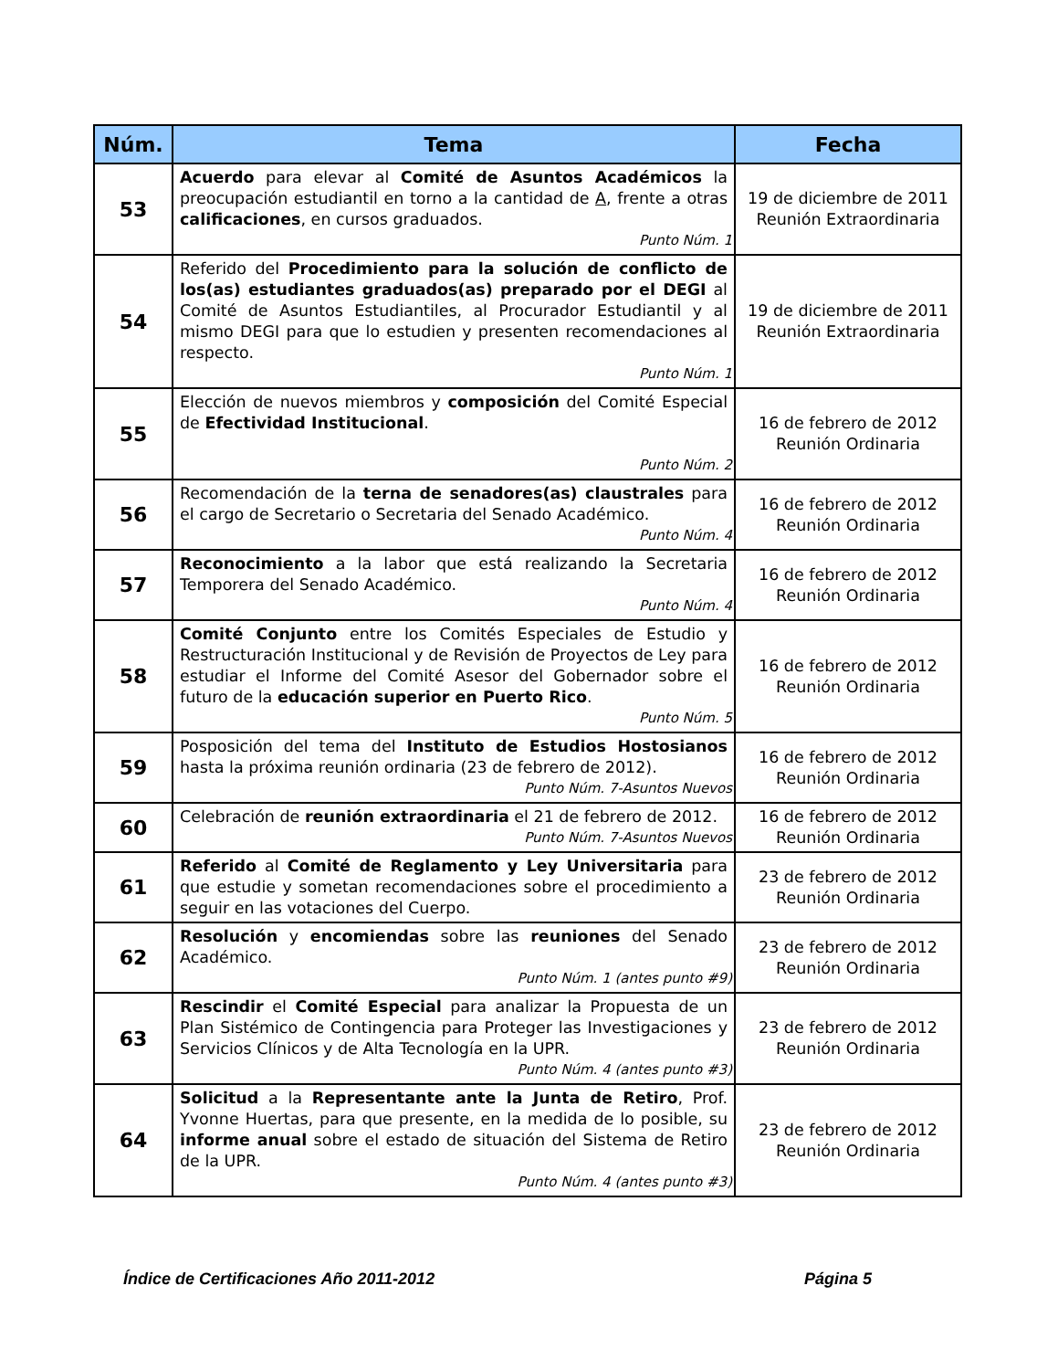| Núm. | Tema | Fecha |
| --- | --- | --- |
| 53 | Acuerdo para elevar al Comité de Asuntos Académicos la preocupación estudiantil en torno a la cantidad de A , frente a otras calificaciones , en cursos graduados. Punto Núm. 1 | 19 de diciembre de 2011 Reunión Extraordinaria |
| 54 | Referido del Procedimiento para la solución de conflicto de los(as) estudiantes graduados(as) preparado por el DEGI al Comité de Asuntos Estudiantiles, al Procurador Estudiantil y al mismo DEGI para que lo estudien y presenten recomendaciones al respecto. Punto Núm. 1 | 19 de diciembre de 2011 Reunión Extraordinaria |
| 55 | Elección de nuevos miembros y composición del Comité Especial de Efectividad Institucional . Punto Núm. 2 | 16 de febrero de 2012 Reunión Ordinaria |
| 56 | Recomendación de la terna de senadores(as) claustrales para el cargo de Secretario o Secretaria del Senado Académico. Punto Núm. 4 | 16 de febrero de 2012 Reunión Ordinaria |
| 57 | Reconocimiento a la labor que está realizando la Secretaria Temporera del Senado Académico. Punto Núm. 4 | 16 de febrero de 2012 Reunión Ordinaria |
| 58 | Comité Conjunto entre los Comités Especiales de Estudio y Restructuración Institucional y de Revisión de Proyectos de Ley para estudiar el Informe del Comité Asesor del Gobernador sobre el futuro de la educación superior en Puerto Rico . Punto Núm. 5 | 16 de febrero de 2012 Reunión Ordinaria |
| 59 | Posposición del tema del Instituto de Estudios Hostosianos hasta la próxima reunión ordinaria (23 de febrero de 2012). Punto Núm. 7-Asuntos Nuevos | 16 de febrero de 2012 Reunión Ordinaria |
| 60 | Celebración de reunión extraordinaria el 21 de febrero de 2012. Punto Núm. 7-Asuntos Nuevos | 16 de febrero de 2012 Reunión Ordinaria |
| 61 | Referido al Comité de Reglamento y Ley Universitaria para que estudie y sometan recomendaciones sobre el procedimiento a seguir en las votaciones del Cuerpo. | 23 de febrero de 2012 Reunión Ordinaria |
| 62 | Resolución y encomiendas sobre las reuniones del Senado Académico. Punto Núm. 1 (antes punto #9) | 23 de febrero de 2012 Reunión Ordinaria |
| 63 | Rescindir el Comité Especial para analizar la Propuesta de un Plan Sistémico de Contingencia para Proteger las Investigaciones y Servicios Clínicos y de Alta Tecnología en la UPR. Punto Núm. 4 (antes punto #3) | 23 de febrero de 2012 Reunión Ordinaria |
| 64 | Solicitud a la Representante ante la Junta de Retiro , Prof. Yvonne Huertas, para que presente, en la medida de lo posible, su informe anual sobre el estado de situación del Sistema de Retiro de la UPR. Punto Núm. 4 (antes punto #3) | 23 de febrero de 2012 Reunión Ordinaria |
Índice de Certificaciones Año 2011-2012 Página 5